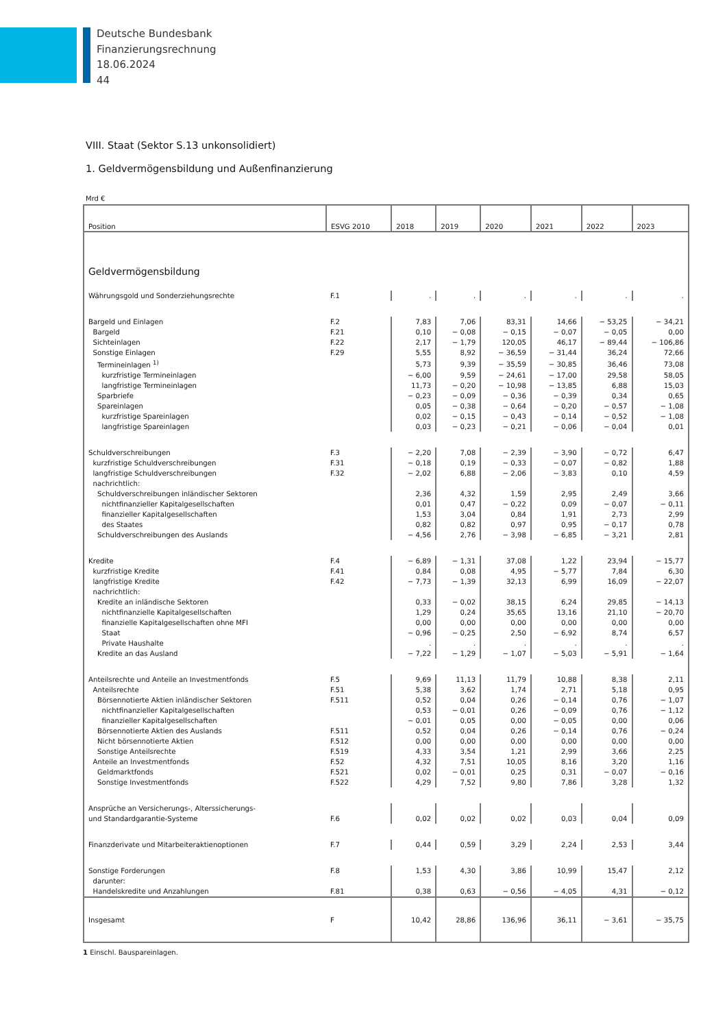Deutsche Bundesbank
Finanzierungsrechnung
18.06.2024
44
VIII. Staat (Sektor S.13 unkonsolidiert)
1. Geldvermögensbildung und Außenfinanzierung
Mrd €
| Position | ESVG 2010 | 2018 | 2019 | 2020 | 2021 | 2022 | 2023 |
| --- | --- | --- | --- | --- | --- | --- | --- |
| Geldvermögensbildung | | | | | | | |
| Währungsgold und Sonderziehungsrechte | F.1 | . | . | . | . | . | . |
| Bargeld und Einlagen | F.2 | 7,83 | 7,06 | 83,31 | 14,66 | − 53,25 | − 34,21 |
| Bargeld | F.21 | 0,10 | − 0,08 | − 0,15 | − 0,07 | − 0,05 | 0,00 |
| Sichteinlagen | F.22 | 2,17 | − 1,79 | 120,05 | 46,17 | − 89,44 | − 106,86 |
| Sonstige Einlagen | F.29 | 5,55 | 8,92 | − 36,59 | − 31,44 | 36,24 | 72,66 |
| Termineinlagen <sup>1)</sup> | | 5,73 | 9,39 | − 35,59 | − 30,85 | 36,46 | 73,08 |
| kurzfristige Termineinlagen | | − 6,00 | 9,59 | − 24,61 | − 17,00 | 29,58 | 58,05 |
| langfristige Termineinlagen | | 11,73 | − 0,20 | − 10,98 | − 13,85 | 6,88 | 15,03 |
| Sparbriefe | | − 0,23 | − 0,09 | − 0,36 | − 0,39 | 0,34 | 0,65 |
| Spareinlagen | | 0,05 | − 0,38 | − 0,64 | − 0,20 | − 0,57 | − 1,08 |
| kurzfristige Spareinlagen | | 0,02 | − 0,15 | − 0,43 | − 0,14 | − 0,52 | − 1,08 |
| langfristige Spareinlagen | | 0,03 | − 0,23 | − 0,21 | − 0,06 | − 0,04 | 0,01 |
| Schuldverschreibungen | F.3 | − 2,20 | 7,08 | − 2,39 | − 3,90 | − 0,72 | 6,47 |
| kurzfristige Schuldverschreibungen | F.31 | − 0,18 | 0,19 | − 0,33 | − 0,07 | − 0,82 | 1,88 |
| langfristige Schuldverschreibungen | F.32 | − 2,02 | 6,88 | − 2,06 | − 3,83 | 0,10 | 4,59 |
| nachrichtlich: | | | | | | | |
| Schuldverschreibungen inländischer Sektoren | | 2,36 | 4,32 | 1,59 | 2,95 | 2,49 | 3,66 |
| nichtfinanzieller Kapitalgesellschaften | | 0,01 | 0,47 | − 0,22 | 0,09 | − 0,07 | − 0,11 |
| finanzieller Kapitalgesellschaften | | 1,53 | 3,04 | 0,84 | 1,91 | 2,73 | 2,99 |
| des Staates | | 0,82 | 0,82 | 0,97 | 0,95 | − 0,17 | 0,78 |
| Schuldverschreibungen des Auslands | | − 4,56 | 2,76 | − 3,98 | − 6,85 | − 3,21 | 2,81 |
| Kredite | F.4 | − 6,89 | − 1,31 | 37,08 | 1,22 | 23,94 | − 15,77 |
| kurzfristige Kredite | F.41 | 0,84 | 0,08 | 4,95 | − 5,77 | 7,84 | 6,30 |
| langfristige Kredite | F.42 | − 7,73 | − 1,39 | 32,13 | 6,99 | 16,09 | − 22,07 |
| nachrichtlich: | | | | | | | |
| Kredite an inländische Sektoren | | 0,33 | − 0,02 | 38,15 | 6,24 | 29,85 | − 14,13 |
| nichtfinanzielle Kapitalgesellschaften | | 1,29 | 0,24 | 35,65 | 13,16 | 21,10 | − 20,70 |
| finanzielle Kapitalgesellschaften ohne MFI | | 0,00 | 0,00 | 0,00 | 0,00 | 0,00 | 0,00 |
| Staat | | − 0,96 | − 0,25 | 2,50 | − 6,92 | 8,74 | 6,57 |
| Private Haushalte | | . | . | . | . | . | . |
| Kredite an das Ausland | | − 7,22 | − 1,29 | − 1,07 | − 5,03 | − 5,91 | − 1,64 |
| Anteilsrechte und Anteile an Investmentfonds | F.5 | 9,69 | 11,13 | 11,79 | 10,88 | 8,38 | 2,11 |
| Anteilsrechte | F.51 | 5,38 | 3,62 | 1,74 | 2,71 | 5,18 | 0,95 |
| Börsennotierte Aktien inländischer Sektoren | F.511 | 0,52 | 0,04 | 0,26 | − 0,14 | 0,76 | − 1,07 |
| nichtfinanzieller Kapitalgesellschaften | | 0,53 | − 0,01 | 0,26 | − 0,09 | 0,76 | − 1,12 |
| finanzieller Kapitalgesellschaften | | − 0,01 | 0,05 | 0,00 | − 0,05 | 0,00 | 0,06 |
| Börsennotierte Aktien des Auslands | F.511 | 0,52 | 0,04 | 0,26 | − 0,14 | 0,76 | − 0,24 |
| Nicht börsennotierte Aktien | F.512 | 0,00 | 0,00 | 0,00 | 0,00 | 0,00 | 0,00 |
| Sonstige Anteilsrechte | F.519 | 4,33 | 3,54 | 1,21 | 2,99 | 3,66 | 2,25 |
| Anteile an Investmentfonds | F.52 | 4,32 | 7,51 | 10,05 | 8,16 | 3,20 | 1,16 |
| Geldmarktfonds | F.521 | 0,02 | − 0,01 | 0,25 | 0,31 | − 0,07 | − 0,16 |
| Sonstige Investmentfonds | F.522 | 4,29 | 7,52 | 9,80 | 7,86 | 3,28 | 1,32 |
| Ansprüche an Versicherungs-, Alterssicherungs- und Standardgarantie-Systeme | F.6 | 0,02 | 0,02 | 0,02 | 0,03 | 0,04 | 0,09 |
| Finanzderivate und Mitarbeiteraktienoptionen | F.7 | 0,44 | 0,59 | 3,29 | 2,24 | 2,53 | 3,44 |
| Sonstige Forderungen | F.8 | 1,53 | 4,30 | 3,86 | 10,99 | 15,47 | 2,12 |
| darunter: | | | | | | | |
| Handelskredite und Anzahlungen | F.81 | 0,38 | 0,63 | − 0,56 | − 4,05 | 4,31 | − 0,12 |
| Insgesamt | F | 10,42 | 28,86 | 136,96 | 36,11 | − 3,61 | − 35,75 |
1 Einschl. Bauspareinlagen.